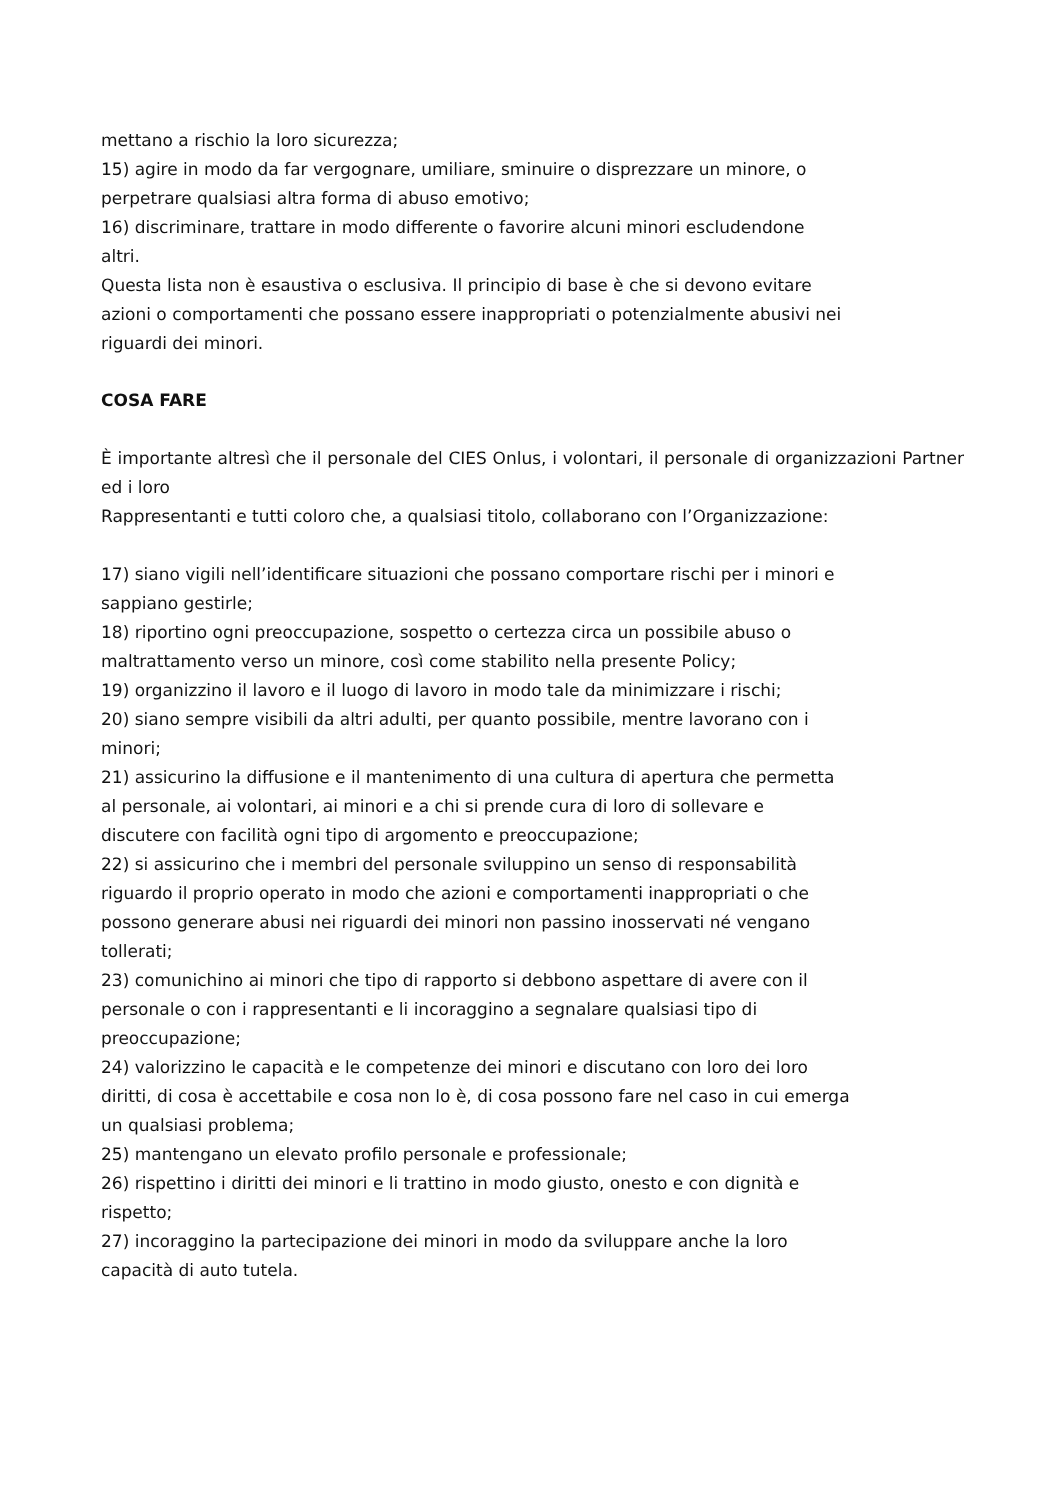mettano a rischio la loro sicurezza;
15) agire in modo da far vergognare, umiliare, sminuire o disprezzare un minore, o
perpetrare qualsiasi altra forma di abuso emotivo;
16) discriminare, trattare in modo differente o favorire alcuni minori escludendone
altri.
Questa lista non è esaustiva o esclusiva. Il principio di base è che si devono evitare
azioni o comportamenti che possano essere inappropriati o potenzialmente abusivi nei
riguardi dei minori.
COSA FARE
È importante altresì che il personale del CIES Onlus, i volontari, il personale di organizzazioni Partner ed i loro
Rappresentanti e tutti coloro che, a qualsiasi titolo, collaborano con l’Organizzazione:
17) siano vigili nell’identificare situazioni che possano comportare rischi per i minori e
sappiano gestirle;
18) riportino ogni preoccupazione, sospetto o certezza circa un possibile abuso o
maltrattamento verso un minore, così come stabilito nella presente Policy;
19) organizzino il lavoro e il luogo di lavoro in modo tale da minimizzare i rischi;
20) siano sempre visibili da altri adulti, per quanto possibile, mentre lavorano con i
minori;
21) assicurino la diffusione e il mantenimento di una cultura di apertura che permetta
al personale, ai volontari, ai minori e a chi si prende cura di loro di sollevare e
discutere con facilità ogni tipo di argomento e preoccupazione;
22) si assicurino che i membri del personale sviluppino un senso di responsabilità
riguardo il proprio operato in modo che azioni e comportamenti inappropriati o che
possono generare abusi nei riguardi dei minori non passino inosservati né vengano
tollerati;
23) comunichino ai minori che tipo di rapporto si debbono aspettare di avere con il
personale o con i rappresentanti e li incoraggino a segnalare qualsiasi tipo di
preoccupazione;
24) valorizzino le capacità e le competenze dei minori e discutano con loro dei loro
diritti, di cosa è accettabile e cosa non lo è, di cosa possono fare nel caso in cui emerga
un qualsiasi problema;
25) mantengano un elevato profilo personale e professionale;
26) rispettino i diritti dei minori e li trattino in modo giusto, onesto e con dignità e
rispetto;
27) incoraggino la partecipazione dei minori in modo da sviluppare anche la loro
capacità di auto tutela.